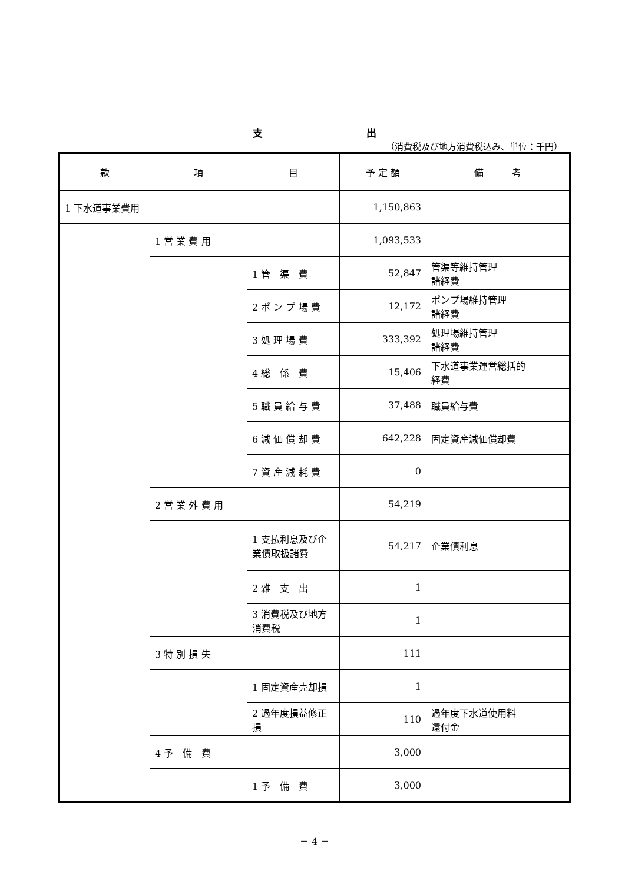支 出
（消費税及び地方消費税込み、単位：千円）
| 款 | 項 | 目 | 予 定 額 | 備 考 |
| --- | --- | --- | --- | --- |
| 1 下水道事業費用 | | | 1,150,863 | |
| | 1 営 業 費 用 | | 1,093,533 | |
| | | 1 管 渠 費 | 52,847 | 管渠等維持管理 諸経費 |
| | | 2 ポ ン プ 場 費 | 12,172 | ポンプ場維持管理 諸経費 |
| | | 3 処 理 場 費 | 333,392 | 処理場維持管理 諸経費 |
| | | 4 総 係 費 | 15,406 | 下水道事業運営総括的 経費 |
| | | 5 職 員 給 与 費 | 37,488 | 職員給与費 |
| | | 6 減 価 償 却 費 | 642,228 | 固定資産減価償却費 |
| | | 7 資 産 減 耗 費 | 0 | |
| | 2 営 業 外 費 用 | | 54,219 | |
| | | 1 支払利息及び企業債取扱諸費 | 54,217 | 企業債利息 |
| | | 2 雑 支 出 | 1 | |
| | | 3 消費税及び地方消費税 | 1 | |
| | 3 特 別 損 失 | | 111 | |
| | | 1 固定資産売却損 | 1 | |
| | | 2 過年度損益修正損 | 110 | 過年度下水道使用料 還付金 |
| | 4 予 備 費 | | 3,000 | |
| | | 1 予 備 費 | 3,000 | |
－ 4 －